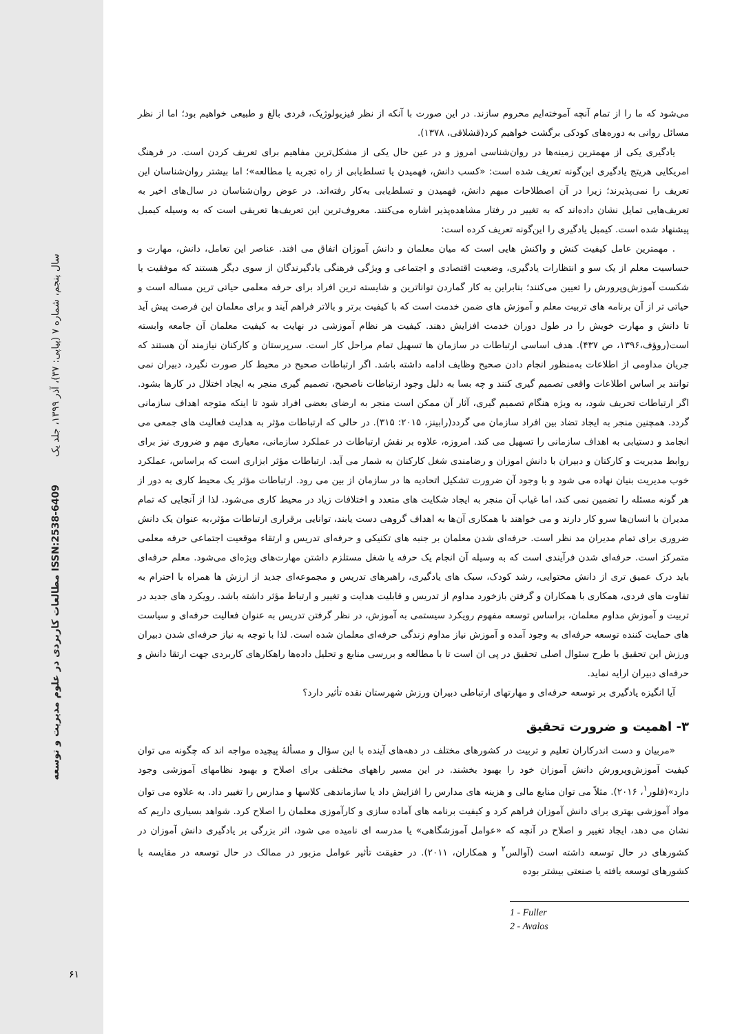سال پنجم، شماره ۷ (پیاپی: ۳۷)، آذر ۱۳۹۹، جلد یک
مطالعات کاربردی در علوم مدیریت و توسعه ISSN:2538-6409
۶۱
می‌شود که ما را از تمام آنچه آموخته‌ایم محروم سازند. در این صورت با آنکه از نظر فیزیولوژیک، فردی بالغ و طبیعی خواهیم بود؛ اما از نظر مسائل روانی به دوره‌های کودکی برگشت خواهیم کرد(قشلاقی، ۱۳۷۸).
یادگیری یکی از مهمترین زمینه‌ها در روان‌شناسی امروز و در عین حال یکی از مشکل‌ترین مفاهیم برای تعریف کردن است. در فرهنگ امریکایی هریتج یادگیری این‌گونه تعریف شده است: «کسب دانش، فهمیدن یا تسلط‌یابی از راه تجربه یا مطالعه»؛ اما بیشتر روان‌شناسان این تعریف را نمی‌پذیرند؛ زیرا در آن اصطلاحات مبهم دانش، فهمیدن و تسلط‌یابی به‌کار رفته‌اند. در عوض روان‌شناسان در سال‌های اخیر به تعریف‌هایی تمایل نشان داده‌اند که به تغییر در رفتار مشاهده‌پذیر اشاره می‌کنند. معروف‌ترین این تعریف‌ها تعریفی است که به وسیله کیمبل پیشنهاد شده است. کیمبل یادگیری را این‌گونه تعریف کرده است:
. مهمترین عامل کیفیت کنش و واکنش هایی است که میان معلمان و دانش آموزان اتفاق می افتد. عناصر این تعامل، دانش، مهارت و حساسیت معلم از یک سو و انتظارات یادگیری، وضعیت اقتصادی و اجتماعی و ویژگی فرهنگی یادگیرندگان از سوی دیگر هستند که موفقیت یا شکست آموزش‌وپرورش را تعیین می‌کنند؛ بنابراین به کار گماردن تواناترین و شایسته ترین افراد برای حرفه معلمی حیاتی ترین مساله است و حیاتی تر از آن برنامه های تربیت معلم و آموزش های ضمن خدمت است که با کیفیت برتر و بالاتر فراهم آیند و برای معلمان این فرصت پیش آید تا دانش و مهارت خویش را در طول دوران خدمت افزایش دهند. کیفیت هر نظام آموزشی در نهایت به کیفیت معلمان آن جامعه وابسته است(روؤف،۱۳۹۶، ص ۴۳۷). هدف اساسی ارتباطات در سازمان ها تسهیل تمام مراحل کار است. سرپرستان و کارکنان نیازمند آن هستند که جریان مداومی از اطلاعات به‌منظور انجام دادن صحیح وظایف ادامه داشته باشد. اگر ارتباطات صحیح در محیط کار صورت نگیرد، دبیران نمی توانند بر اساس اطلاعات واقعی تصمیم گیری کنند و چه بسا به دلیل وجود ارتباطات ناصحیح، تصمیم گیری منجر به ایجاد اختلال در کارها بشود. اگر ارتباطات تحریف شود، به ویژه هنگام تصمیم گیری، آثار آن ممکن است منجر به ارضای بعضی افراد شود تا اینکه متوجه اهداف سازمانی گردد. همچنین منجر به ایجاد تضاد بین افراد سازمان می گردد(رابینز، ۲۰۱۵: ۳۱۵). در حالی که ارتباطات مؤثر به هدایت فعالیت های جمعی می انجامد و دستیابی به اهداف سازمانی را تسهیل می کند. امروزه، علاوه بر نقش ارتباطات در عملکرد سازمانی، معیاری مهم و ضروری نیز برای روابط مدیریت و کارکنان و دبیران با دانش اموزان و رضامندی شغل کارکنان به شمار می آید. ارتباطات مؤثر ابزاری است که براساس، عملکرد خوب مدیریت بنیان نهاده می شود و با وجود آن ضرورت تشکیل اتحادیه ها در سازمان از بین می رود. ارتباطات مؤثر یک محیط کاری به دور از هر گونه مسئله را تضمین نمی کند، اما غیاب آن منجر به ایجاد شکایت های متعدد و اختلافات زیاد در محیط کاری می‌شود. لذا از آنجایی که تمام مدیران با انسان‌ها سرو کار دارند و می خواهند با همکاری آن‌ها به اهداف گروهی دست یابند، توانایی برقراری ارتباطات مؤثر،به عنوان یک دانش ضروری برای تمام مدیران مد نظر است. حرفه‌ای شدن معلمان بر جنبه های تکنیکی و حرفه‌ای تدریس و ارتقاء موقعیت اجتماعی حرفه معلمی متمرکز است. حرفه‌ای شدن فرآیندی است که به وسیله آن انجام یک حرفه یا شغل مستلزم داشتن مهارت‌های ویژه‌ای می‌شود. معلم حرفه‌ای باید درک عمیق تری از دانش محتوایی، رشد کودک، سبک های یادگیری، راهبرهای تدریس و مجموعه‌ای جدید از ارزش ها همراه با احترام به تفاوت های فردی، همکاری با همکاران و گرفتن بازخورد مداوم از تدریس و قابلیت هدایت و تغییر و ارتباط مؤثر داشته باشد. رویکرد های جدید در تربیت و آموزش مداوم معلمان، براساس توسعه مفهوم رویکرد سیستمی به آموزش، در نظر گرفتن تدریس به عنوان فعالیت حرفه‌ای و سیاست های حمایت کننده توسعه حرفه‌ای به وجود آمده و آموزش نیاز مداوم زندگی حرفه‌ای معلمان شده است. لذا با توجه به نیاز حرفه‌ای شدن دبیران ورزش این تحقیق با طرح سئوال اصلی تحقیق در پی ان است تا با مطالعه و بررسی منابع و تحلیل داده‌ها راهکارهای کاربردی جهت ارتقا دانش و حرفه‌ای دبیران ارایه نماید.
آیا انگیزه یادگیری بر توسعه حرفه‌ای و مهارتهای ارتباطی دبیران ورزش شهرستان نقده تأثیر دارد؟
۳- اهمیت و ضرورت تحقیق
«مربیان و دست اندرکاران تعلیم و تربیت در کشورهای مختلف در دهه‌های آینده با این سؤال و مسألهٔ پیچیده مواجه اند که چگونه می توان کیفیت آموزش‌وپرورش دانش آموزان خود را بهبود بخشند. در این مسیر راههای مختلفی برای اصلاح و بهبود نظامهای آموزشی وجود دارد»(فلور<sup>۱</sup>، ۲۰۱۶). مثلاً می توان منابع مالی و هزینه های مدارس را افزایش داد یا سازماندهی کلاسها و مدارس را تغییر داد. به علاوه می توان مواد آموزشی بهتری برای دانش آموزان فراهم کرد و کیفیت برنامه های آماده سازی و کارآموزی معلمان را اصلاح کرد. شواهد بسیاری داریم که نشان می دهد، ایجاد تغییر و اصلاح در آنچه که «عوامل آموزشگاهی» یا مدرسه ای نامیده می شود، اثر بزرگی بر یادگیری دانش آموزان در کشورهای در حال توسعه داشته است (آوالس<sup>۲</sup> و همکاران، ۲۰۱۱). در حقیقت تأثیر عوامل مزبور در ممالک در حال توسعه در مقایسه با کشورهای توسعه یافته یا صنعتی بیشتر بوده
1 - Fuller
2 - Avalos